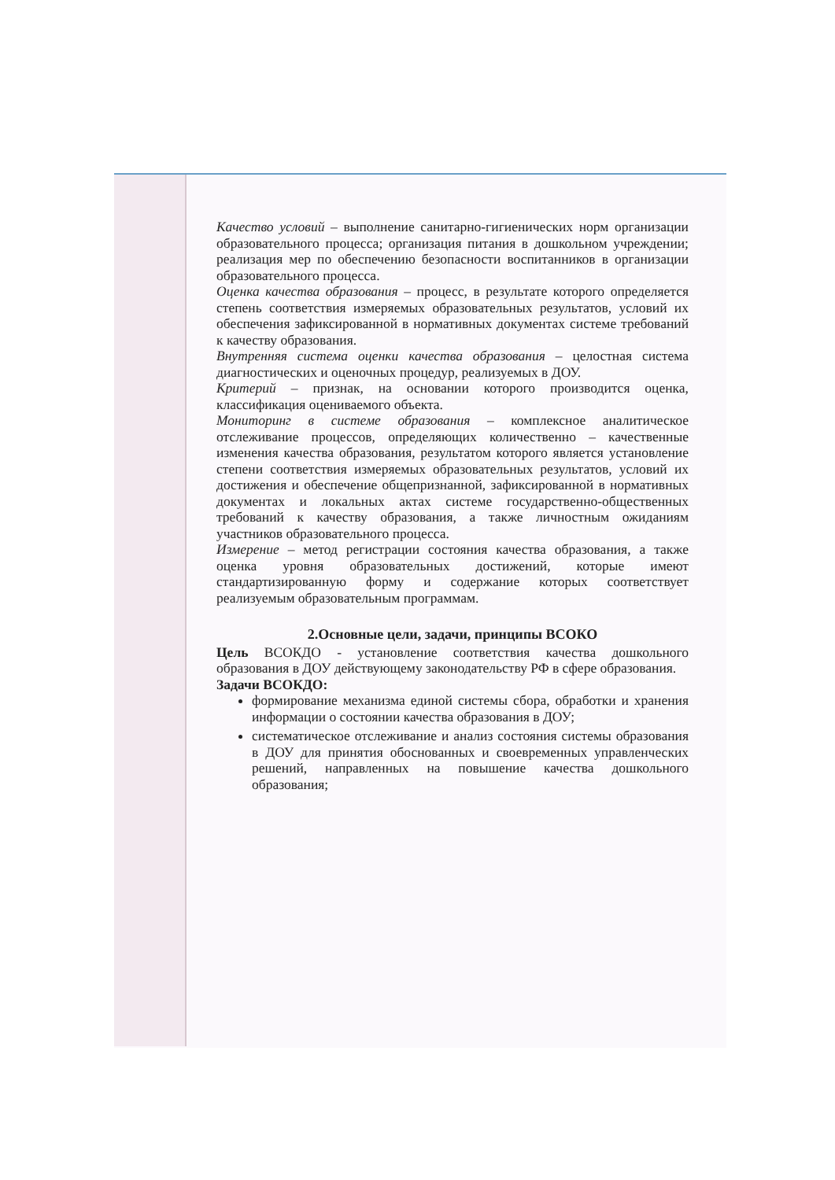Качество условий – выполнение санитарно-гигиенических норм организации образовательного процесса; организация питания в дошкольном учреждении; реализация мер по обеспечению безопасности воспитанников в организации образовательного процесса.
Оценка качества образования – процесс, в результате которого определяется степень соответствия измеряемых образовательных результатов, условий их обеспечения зафиксированной в нормативных документах системе требований к качеству образования.
Внутренняя система оценки качества образования – целостная система диагностических и оценочных процедур, реализуемых в ДОУ.
Критерий – признак, на основании которого производится оценка, классификация оцениваемого объекта.
Мониторинг в системе образования – комплексное аналитическое отслеживание процессов, определяющих количественно – качественные изменения качества образования, результатом которого является установление степени соответствия измеряемых образовательных результатов, условий их достижения и обеспечение общепризнанной, зафиксированной в нормативных документах и локальных актах системе государственно-общественных требований к качеству образования, а также личностным ожиданиям участников образовательного процесса.
Измерение – метод регистрации состояния качества образования, а также оценка уровня образовательных достижений, которые имеют стандартизированную форму и содержание которых соответствует реализуемым образовательным программам.
2.Основные цели, задачи, принципы ВСОКО
Цель ВСОКДО - установление соответствия качества дошкольного образования в ДОУ действующему законодательству РФ в сфере образования.
Задачи ВСОКДО:
формирование механизма единой системы сбора, обработки и хранения информации о состоянии качества образования в ДОУ;
систематическое отслеживание и анализ состояния системы образования в ДОУ для принятия обоснованных и своевременных управленческих решений, направленных на повышение качества дошкольного образования;